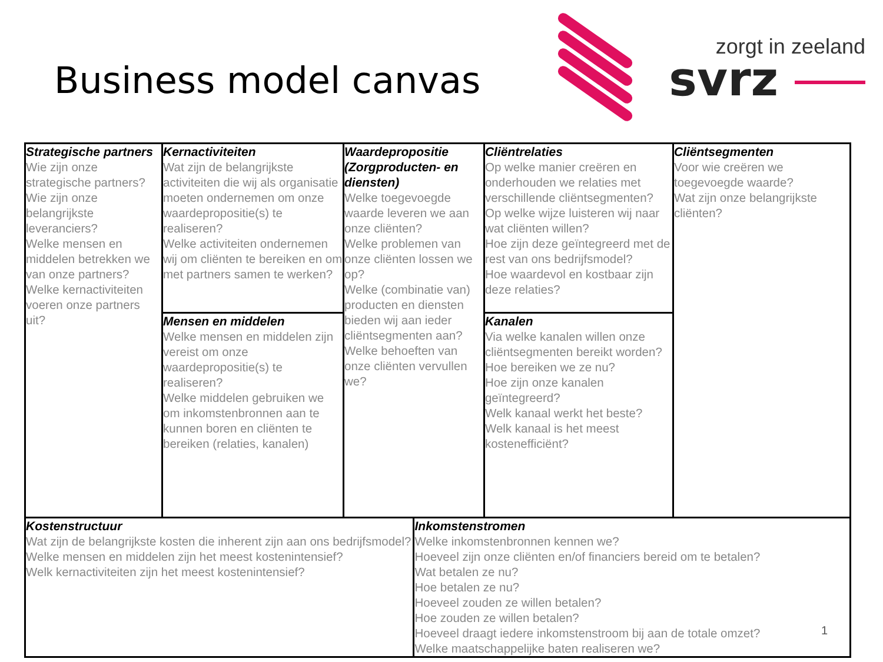Business model canvas
zorgt in zeeland
svrz
| Strategische partners Wie zijn onze strategische partners? Wie zijn onze belangrijkste leveranciers? Welke mensen en middelen betrekken we van onze partners? Welke kernactiviteiten voeren onze partners uit? | Kernactiviteiten Wat zijn de belangrijkste activiteiten die wij als organisatie moeten ondernemen om onze waardepropositie(s) te realiseren? Welke activiteiten ondernemen wij om cliënten te bereiken en om met partners samen te werken? | Waardepropositie (Zorgproducten- en diensten) Welke toegevoegde waarde leveren we aan onze cliënten? Welke problemen van onze cliënten lossen we op? Welke (combinatie van) producten en diensten bieden wij aan ieder cliëntsegmenten aan? Welke behoeften van onze cliënten vervullen we? | | Cliëntrelaties Op welke manier creëren en onderhouden we relaties met verschillende cliëntsegmenten? Op welke wijze luisteren wij naar wat cliënten willen? Hoe zijn deze geïntegreerd met de rest van ons bedrijfsmodel? Hoe waardevol en kostbaar zijn deze relaties? | Cliëntsegmenten Voor wie creëren we toegevoegde waarde? Wat zijn onze belangrijkste cliënten? |
| | Mensen en middelen Welke mensen en middelen zijn vereist om onze waardepropositie(s) te realiseren? Welke middelen gebruiken we om inkomstenbronnen aan te kunnen boren en cliënten te bereiken (relaties, kanalen) | | | Kanalen Via welke kanalen willen onze cliëntsegmenten bereikt worden? Hoe bereiken we ze nu? Hoe zijn onze kanalen geïntegreerd? Welk kanaal werkt het beste? Welk kanaal is het meest kostenefficiënt? | |
| Kostenstructuur Wat zijn de belangrijkste kosten die inherent zijn aan ons bedrijfsmodel? Welke mensen en middelen zijn het meest kostenintensief? Welk kernactiviteiten zijn het meest kostenintensief? | | | Inkomstenstromen Welke inkomstenbronnen kennen we? Hoeveel zijn onze cliënten en/of financiers bereid om te betalen? Wat betalen ze nu? Hoe betalen ze nu? Hoeveel zouden ze willen betalen? Hoe zouden ze willen betalen? Hoeveel draagt iedere inkomstenstroom bij aan de totale omzet? Welke maatschappelijke baten realiseren we? | | |
1